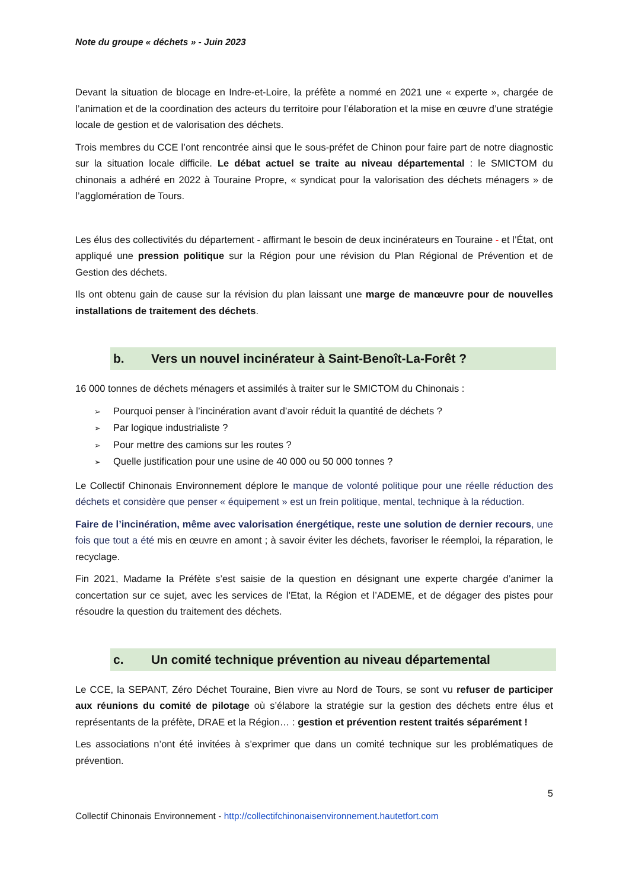Note du groupe « déchets » - Juin 2023
Devant la situation de blocage en Indre-et-Loire, la préfète a nommé en 2021 une « experte », chargée de l’animation et de la coordination des acteurs du territoire pour l’élaboration et la mise en œuvre d’une stratégie locale de gestion et de valorisation des déchets.
Trois membres du CCE l’ont rencontrée ainsi que le sous-préfet de Chinon pour faire part de notre diagnostic sur la situation locale difficile. Le débat actuel se traite au niveau départemental : le SMICTOM du chinonais a adhéré en 2022 à Touraine Propre, « syndicat pour la valorisation des déchets ménagers » de l’agglomération de Tours.
Les élus des collectivités du département - affirmant le besoin de deux incinérateurs en Touraine - et l’État, ont appliqué une pression politique sur la Région pour une révision du Plan Régional de Prévention et de Gestion des déchets.
Ils ont obtenu gain de cause sur la révision du plan laissant une marge de manœuvre pour de nouvelles installations de traitement des déchets.
b. Vers un nouvel incinérateur à Saint-Benoît-La-Forêt ?
16 000 tonnes de déchets ménagers et assimilés à traiter sur le SMICTOM du Chinonais :
Pourquoi penser à l’incinération avant d’avoir réduit la quantité de déchets ?
Par logique industrialiste ?
Pour mettre des camions sur les routes ?
Quelle justification pour une usine de 40 000 ou 50 000 tonnes ?
Le Collectif Chinonais Environnement déplore le manque de volonté politique pour une réelle réduction des déchets et considère que penser « équipement » est un frein politique, mental, technique à la réduction.
Faire de l’incinération, même avec valorisation énergétique, reste une solution de dernier recours, une fois que tout a été mis en œuvre en amont ; à savoir éviter les déchets, favoriser le réemploi, la réparation, le recyclage.
Fin 2021, Madame la Préfète s’est saisie de la question en désignant une experte chargée d’animer la concertation sur ce sujet, avec les services de l’Etat, la Région et l’ADEME, et de dégager des pistes pour résoudre la question du traitement des déchets.
c. Un comité technique prévention au niveau départemental
Le CCE, la SEPANT, Zéro Déchet Touraine, Bien vivre au Nord de Tours, se sont vu refuser de participer aux réunions du comité de pilotage où s’élabore la stratégie sur la gestion des déchets entre élus et représentants de la préfète, DRAE et la Région… : gestion et prévention restent traités séparément !
Les associations n’ont été invitées à s’exprimer que dans un comité technique sur les problématiques de prévention.
5
Collectif Chinonais Environnement - http://collectifchinonaisenvironnement.hautetfort.com